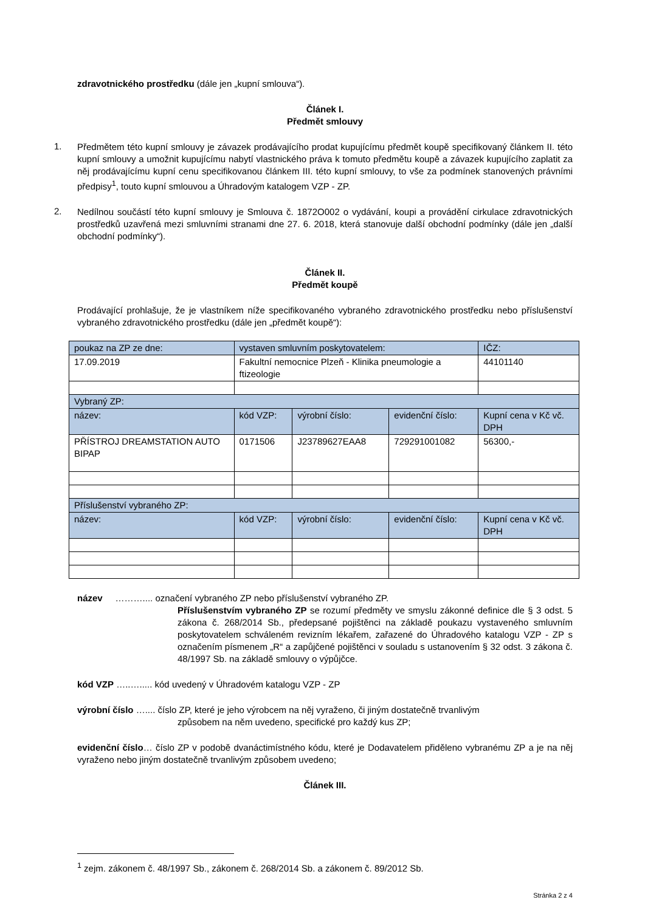zdravotnického prostředku (dále jen „kupní smlouva“).
Článek I.
Předmět smlouvy
1.
Předmětem této kupní smlouvy je závazek prodávajícího prodat kupujícímu předmět koupě specifikovaný článkem II. této kupní smlouvy a umožnit kupujícímu nabytí vlastnického práva k tomuto předmětu koupě a závazek kupujícího zaplatit za něj prodávajícímu kupní cenu specifikovanou článkem III. této kupní smlouvy, to vše za podmínek stanovených právními předpisy<sup>1</sup>, touto kupní smlouvou a Úhradovým katalogem VZP - ZP.
2.
Nedílnou součástí této kupní smlouvy je Smlouva č. 1872O002 o vydávání, koupi a provádění cirkulace zdravotnických prostředků uzavřená mezi smluvními stranami dne 27. 6. 2018, která stanovuje další obchodní podmínky (dále jen „další obchodní podmínky“).
Článek II.
Předmět koupě
Prodávající prohlašuje, že je vlastníkem níže specifikovaného vybraného zdravotnického prostředku nebo příslušenství vybraného zdravotnického prostředku (dále jen „předmět koupě“):
| poukaz na ZP ze dne: | vystaven smluvním poskytovatelem: | | | IČZ: |
| 17.09.2019 | Fakultní nemocnice Plzeň - Klinika pneumologie a ftizeologie | | | 44101140 |
| Vybraný ZP: | | | | |
| název: | kód VZP: | výrobní číslo: | evidenční číslo: | Kupní cena v Kč vč. DPH |
| PŘÍSTROJ DREAMSTATION AUTO BIPAP | 0171506 | J23789627EAA8 | 729291001082 | 56300,- |
| Příslušenství vybraného ZP: | | | | |
| název: | kód VZP: | výrobní číslo: | evidenční číslo: | Kupní cena v Kč vč. DPH |
název ……….... označení vybraného ZP nebo příslušenství vybraného ZP.
Příslušenstvím vybraného ZP se rozumí předměty ve smyslu zákonné definice dle § 3 odst. 5 zákona č. 268/2014 Sb., předepsané pojištěnci na základě poukazu vystaveného smluvním poskytovatelem schváleném revizním lékařem, zařazené do Úhradového katalogu VZP - ZP s označením písmenem „R“ a zapůjčené pojištěnci v souladu s ustanovením § 32 odst. 3 zákona č. 48/1997 Sb. na základě smlouvy o výpůjčce.
kód VZP …..…..... kód uvedený v Úhradovém katalogu VZP - ZP
výrobní číslo ….... číslo ZP, které je jeho výrobcem na něj vyraženo, či jiným dostatečně trvanlivým
způsobem na něm uvedeno, specifické pro každý kus ZP;
evidenční číslo… číslo ZP v podobě dvanáctimístného kódu, které je Dodavatelem přiděleno vybranému ZP a je na něj vyraženo nebo jiným dostatečně trvanlivým způsobem uvedeno;
Článek III.
<sup>1</sup> zejm. zákonem č. 48/1997 Sb., zákonem č. 268/2014 Sb. a zákonem č. 89/2012 Sb.
Stránka 2 z 4